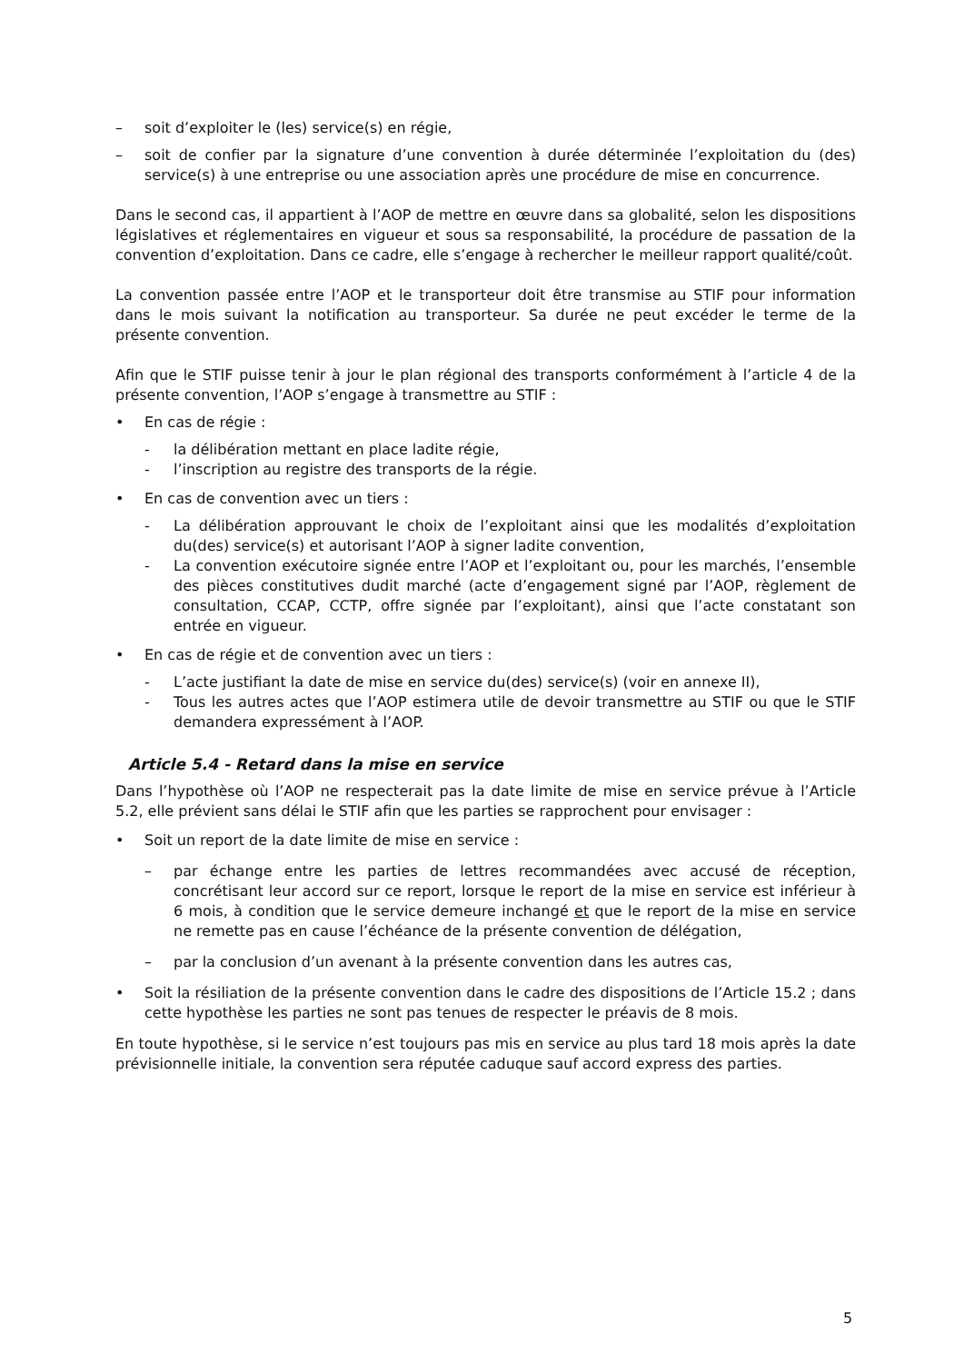– soit d’exploiter le (les) service(s) en régie,
– soit de confier par la signature d’une convention à durée déterminée l’exploitation du (des) service(s) à une entreprise ou une association après une procédure de mise en concurrence.
Dans le second cas, il appartient à l’AOP de mettre en œuvre dans sa globalité, selon les dispositions législatives et réglementaires en vigueur et sous sa responsabilité, la procédure de passation de la convention d’exploitation. Dans ce cadre, elle s’engage à rechercher le meilleur rapport qualité/coût.
La convention passée entre l’AOP et le transporteur doit être transmise au STIF pour information dans le mois suivant la notification au transporteur. Sa durée ne peut excéder le terme de la présente convention.
Afin que le STIF puisse tenir à jour le plan régional des transports conformément à l’article 4 de la présente convention, l’AOP s’engage à transmettre au STIF :
• En cas de régie :
- la délibération mettant en place ladite régie,
- l’inscription au registre des transports de la régie.
• En cas de convention avec un tiers :
- La délibération approuvant le choix de l’exploitant ainsi que les modalités d’exploitation du(des) service(s) et autorisant l’AOP à signer ladite convention,
- La convention exécutoire signée entre l’AOP et l’exploitant ou, pour les marchés, l’ensemble des pièces constitutives dudit marché (acte d’engagement signé par l’AOP, règlement de consultation, CCAP, CCTP, offre signée par l’exploitant), ainsi que l’acte constatant son entrée en vigueur.
• En cas de régie et de convention avec un tiers :
- L’acte justifiant la date de mise en service du(des) service(s) (voir en annexe II),
- Tous les autres actes que l’AOP estimera utile de devoir transmettre au STIF ou que le STIF demandera expressément à l’AOP.
Article 5.4 - Retard dans la mise en service
Dans l’hypothèse où l’AOP ne respecterait pas la date limite de mise en service prévue à l’Article 5.2, elle prévient sans délai le STIF afin que les parties se rapprochent pour envisager :
• Soit un report de la date limite de mise en service :
– par échange entre les parties de lettres recommandées avec accusé de réception, concrétisant leur accord sur ce report, lorsque le report de la mise en service est inférieur à 6 mois, à condition que le service demeure inchangé et que le report de la mise en service ne remette pas en cause l’échéance de la présente convention de délégation,
– par la conclusion d’un avenant à la présente convention dans les autres cas,
• Soit la résiliation de la présente convention dans le cadre des dispositions de l’Article 15.2 ; dans cette hypothèse les parties ne sont pas tenues de respecter le préavis de 8 mois.
En toute hypothèse, si le service n’est toujours pas mis en service au plus tard 18 mois après la date prévisionnelle initiale, la convention sera réputée caduque sauf accord express des parties.
5